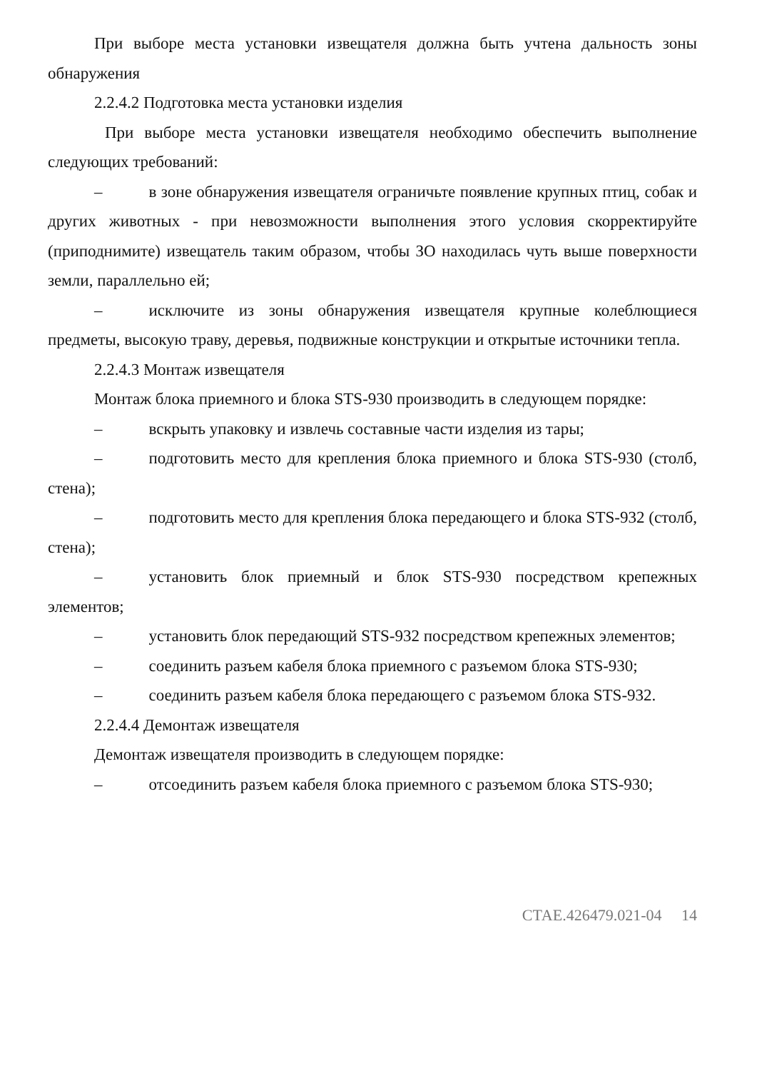При выборе места установки извещателя должна быть учтена дальность зоны обнаружения
2.2.4.2 Подготовка места установки изделия
При выборе места установки извещателя необходимо обеспечить выполнение следующих требований:
– в зоне обнаружения извещателя ограничьте появление крупных птиц, собак и других животных - при невозможности выполнения этого условия скорректируйте (приподнимите) извещатель таким образом, чтобы ЗО находилась чуть выше поверхности земли, параллельно ей;
– исключите из зоны обнаружения извещателя крупные колеблющиеся предметы, высокую траву, деревья, подвижные конструкции и открытые источники тепла.
2.2.4.3 Монтаж извещателя
Монтаж блока приемного и блока STS-930 производить в следующем порядке:
– вскрыть упаковку и извлечь составные части изделия из тары;
– подготовить место для крепления блока приемного и блока STS-930 (столб, стена);
– подготовить место для крепления блока передающего и блока STS-932 (столб, стена);
– установить блок приемный и блок STS-930 посредством крепежных элементов;
– установить блок передающий STS-932 посредством крепежных элементов;
– соединить разъем кабеля блока приемного с разъемом блока STS-930;
– соединить разъем кабеля блока передающего с разъемом блока STS-932.
2.2.4.4 Демонтаж извещателя
Демонтаж извещателя производить в следующем порядке:
– отсоединить разъем кабеля блока приемного с разъемом блока STS-930;
СТАЕ.426479.021-04 14